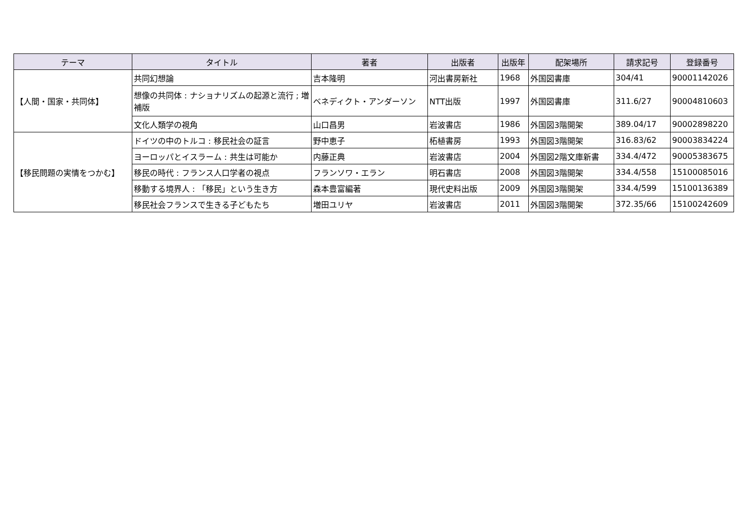| テーマ | タイトル | 著者 | 出版者 | 出版年 | 配架場所 | 請求記号 | 登録番号 |
| --- | --- | --- | --- | --- | --- | --- | --- |
| 【人間・国家・共同体】 | 共同幻想論 | 吉本隆明 | 河出書房新社 | 1968 | 外国図書庫 | 304/41 | 90001142026 |
| | 想像の共同体 : ナショナリズムの起源と流行 ; 増補版 | ベネディクト・アンダーソン | NTT出版 | 1997 | 外国図書庫 | 311.6/27 | 90004810603 |
| | 文化人類学の視角 | 山口昌男 | 岩波書店 | 1986 | 外国図3階開架 | 389.04/17 | 90002898220 |
| 【移民問題の実情をつかむ】 | ドイツの中のトルコ : 移民社会の証言 | 野中恵子 | 柘植書房 | 1993 | 外国図3階開架 | 316.83/62 | 90003834224 |
| | ヨーロッパとイスラーム : 共生は可能か | 内藤正典 | 岩波書店 | 2004 | 外国図2階文庫新書 | 334.4/472 | 90005383675 |
| | 移民の時代 : フランス人口学者の視点 | フランソワ・エラン | 明石書店 | 2008 | 外国図3階開架 | 334.4/558 | 15100085016 |
| | 移動する境界人 : 「移民」という生き方 | 森本豊富編著 | 現代史料出版 | 2009 | 外国図3階開架 | 334.4/599 | 15100136389 |
| | 移民社会フランスで生きる子どもたち | 増田ユリヤ | 岩波書店 | 2011 | 外国図3階開架 | 372.35/66 | 15100242609 |